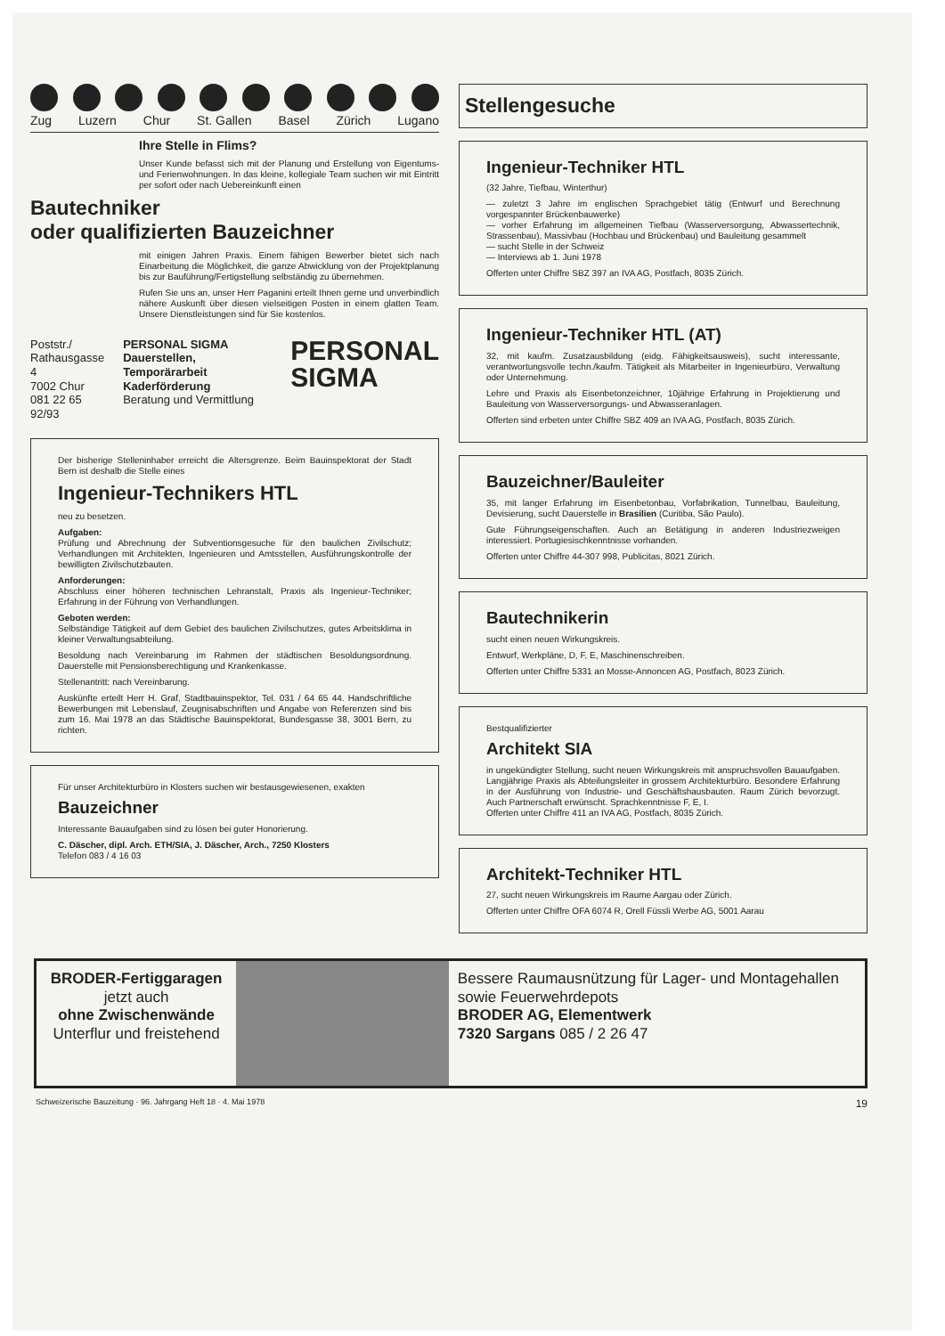Zug Luzern Chur St. Gallen Basel Zürich Lugano
Ihre Stelle in Flims?
Unser Kunde befasst sich mit der Planung und Erstellung von Eigentums- und Ferienwohnungen. In das kleine, kollegiale Team suchen wir mit Eintritt per sofort oder nach Uebereinkunft einen
Bautechniker
oder qualifizierten Bauzeichner
mit einigen Jahren Praxis. Einem fähigen Bewerber bietet sich nach Einarbeitung die Möglichkeit, die ganze Abwicklung von der Projektplanung bis zur Bauführung/Fertigstellung selbständig zu übernehmen.
Rufen Sie uns an, unser Herr Paganini erteilt Ihnen gerne und unverbindlich nähere Auskunft über diesen vielseitigen Posten in einem glatten Team. Unsere Dienstleistungen sind für Sie kostenlos.
Poststr./
Rathausgasse 4
7002 Chur
081 22 65 92/93
PERSONAL SIGMA
Dauerstellen, Temporärarbeit
Kaderförderung
Beratung und Vermittlung
PERSONAL
SIGMA
Der bisherige Stelleninhaber erreicht die Altersgrenze. Beim Bauinspektorat der Stadt Bern ist deshalb die Stelle eines
Ingenieur-Technikers HTL
neu zu besetzen.
Aufgaben:
Prüfung und Abrechnung der Subventionsgesuche für den baulichen Zivilschutz; Verhandlungen mit Architekten, Ingenieuren und Amtsstellen, Ausführungskontrolle der bewilligten Zivilschutzbauten.
Anforderungen:
Abschluss einer höheren technischen Lehranstalt, Praxis als Ingenieur-Techniker; Erfahrung in der Führung von Verhandlungen.
Geboten werden:
Selbständige Tätigkeit auf dem Gebiet des baulichen Zivilschutzes, gutes Arbeitsklima in kleiner Verwaltungsabteilung.
Besoldung nach Vereinbarung im Rahmen der städtischen Besoldungsordnung. Dauerstelle mit Pensionsberechtigung und Krankenkasse.
Stellenantritt: nach Vereinbarung.
Auskünfte erteilt Herr H. Graf, Stadtbauinspektor, Tel. 031 / 64 65 44. Handschriftliche Bewerbungen mit Lebenslauf, Zeugnisabschriften und Angabe von Referenzen sind bis zum 16. Mai 1978 an das Städtische Bauinspektorat, Bundesgasse 38, 3001 Bern, zu richten.
Für unser Architekturbüro in Klosters suchen wir bestausgewiesenen, exakten
Bauzeichner
Interessante Bauaufgaben sind zu lösen bei guter Honorierung.
C. Däscher, dipl. Arch. ETH/SIA, J. Däscher, Arch., 7250 Klosters
Telefon 083 / 4 16 03
Stellengesuche
Ingenieur-Techniker HTL
(32 Jahre, Tiefbau, Winterthur)
— zuletzt 3 Jahre im englischen Sprachgebiet tätig (Entwurf und Berechnung vorgespannter Brückenbauwerke)
— vorher Erfahrung im allgemeinen Tiefbau (Wasserversorgung, Abwassertechnik, Strassenbau), Massivbau (Hochbau und Brückenbau) und Bauleitung gesammelt
— sucht Stelle in der Schweiz
— Interviews ab 1. Juni 1978
Offerten unter Chiffre SBZ 397 an IVA AG, Postfach, 8035 Zürich.
Ingenieur-Techniker HTL (AT)
32, mit kaufm. Zusatzausbildung (eidg. Fähigkeitsausweis), sucht interessante, verantwortungsvolle techn./kaufm. Tätigkeit als Mitarbeiter in Ingenieurbüro, Verwaltung oder Unternehmung.
Lehre und Praxis als Eisenbetonzeichner, 10jährige Erfahrung in Projektierung und Bauleitung von Wasserversorgungs- und Abwasseranlagen.
Offerten sind erbeten unter Chiffre SBZ 409 an IVA AG, Postfach, 8035 Zürich.
Bauzeichner/Bauleiter
35, mit langer Erfahrung im Eisenbetonbau, Vorfabrikation, Tunnelbau, Bauleitung, Devisierung, sucht Dauerstelle in Brasilien (Curitiba, São Paulo).
Gute Führungseigenschaften. Auch an Betätigung in anderen Industriezweigen interessiert. Portugiesischkenntnisse vorhanden.
Offerten unter Chiffre 44-307 998, Publicitas, 8021 Zürich.
Bautechnikerin
sucht einen neuen Wirkungskreis.
Entwurf, Werkpläne, D, F, E, Maschinenschreiben.
Offerten unter Chiffre 5331 an Mosse-Annoncen AG, Postfach, 8023 Zürich.
Bestqualifizierter
Architekt SIA
in ungekündigter Stellung, sucht neuen Wirkungskreis mit anspruchsvollen Bauaufgaben. Langjährige Praxis als Abteilungsleiter in grossem Architekturbüro. Besondere Erfahrung in der Ausführung von Industrie- und Geschäftshausbauten. Raum Zürich bevorzugt. Auch Partnerschaft erwünscht. Sprachkenntnisse F, E, I.
Offerten unter Chiffre 411 an IVA AG, Postfach, 8035 Zürich.
Architekt-Techniker HTL
27, sucht neuen Wirkungskreis im Raume Aargau oder Zürich.
Offerten unter Chiffre OFA 6074 R, Orell Füssli Werbe AG, 5001 Aarau
BRODER-Fertiggaragen
jetzt auch
ohne Zwischenwände
Unterflur und freistehend
Bessere Raumausnützung für Lager- und Montagehallen sowie Feuerwehrdepots
BRODER AG, Elementwerk
7320 Sargans 085 / 2 26 47
Schweizerische Bauzeitung · 96. Jahrgang Heft 18 · 4. Mai 1978 19